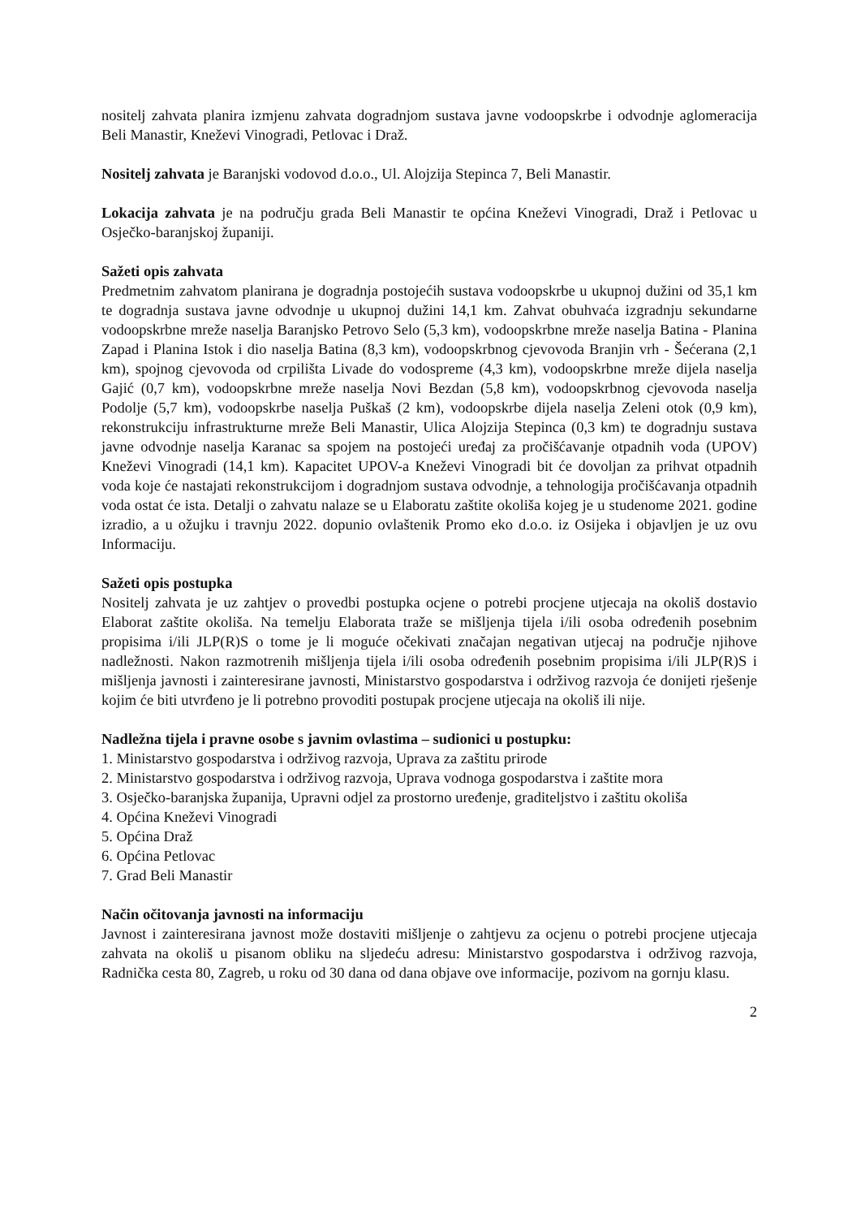nositelj zahvata planira izmjenu zahvata dogradnjom sustava javne vodoopskrbe i odvodnje aglomeracija Beli Manastir, Kneževi Vinogradi, Petlovac i Draž.
Nositelj zahvata je Baranjski vodovod d.o.o., Ul. Alojzija Stepinca 7, Beli Manastir.
Lokacija zahvata je na području grada Beli Manastir te općina Kneževi Vinogradi, Draž i Petlovac u Osječko-baranjskoj županiji.
Sažeti opis zahvata
Predmetnim zahvatom planirana je dogradnja postojećih sustava vodoopskrbe u ukupnoj dužini od 35,1 km te dogradnja sustava javne odvodnje u ukupnoj dužini 14,1 km. Zahvat obuhvaća izgradnju sekundarne vodoopskrbne mreže naselja Baranjsko Petrovo Selo (5,3 km), vodoopskrbne mreže naselja Batina - Planina Zapad i Planina Istok i dio naselja Batina (8,3 km), vodoopskrbnog cjevovoda Branjin vrh - Šećerana (2,1 km), spojnog cjevovoda od crpilišta Livade do vodospreme (4,3 km), vodoopskrbne mreže dijela naselja Gajić (0,7 km), vodoopskrbne mreže naselja Novi Bezdan (5,8 km), vodoopskrbnog cjevovoda naselja Podolje (5,7 km), vodoopskrbe naselja Puškaš (2 km), vodoopskrbe dijela naselja Zeleni otok (0,9 km), rekonstrukciju infrastrukturne mreže Beli Manastir, Ulica Alojzija Stepinca (0,3 km) te dogradnju sustava javne odvodnje naselja Karanac sa spojem na postojeći uređaj za pročišćavanje otpadnih voda (UPOV) Kneževi Vinogradi (14,1 km). Kapacitet UPOV-a Kneževi Vinogradi bit će dovoljan za prihvat otpadnih voda koje će nastajati rekonstrukcijom i dogradnjom sustava odvodnje, a tehnologija pročišćavanja otpadnih voda ostat će ista. Detalji o zahvatu nalaze se u Elaboratu zaštite okoliša kojeg je u studenome 2021. godine izradio, a u ožujku i travnju 2022. dopunio ovlaštenik Promo eko d.o.o. iz Osijeka i objavljen je uz ovu Informaciju.
Sažeti opis postupka
Nositelj zahvata je uz zahtjev o provedbi postupka ocjene o potrebi procjene utjecaja na okoliš dostavio Elaborat zaštite okoliša. Na temelju Elaborata traže se mišljenja tijela i/ili osoba određenih posebnim propisima i/ili JLP(R)S o tome je li moguće očekivati značajan negativan utjecaj na područje njihove nadležnosti. Nakon razmotrenih mišljenja tijela i/ili osoba određenih posebnim propisima i/ili JLP(R)S i mišljenja javnosti i zainteresirane javnosti, Ministarstvo gospodarstva i održivog razvoja će donijeti rješenje kojim će biti utvrđeno je li potrebno provoditi postupak procjene utjecaja na okoliš ili nije.
Nadležna tijela i pravne osobe s javnim ovlastima – sudionici u postupku:
1. Ministarstvo gospodarstva i održivog razvoja, Uprava za zaštitu prirode
2. Ministarstvo gospodarstva i održivog razvoja, Uprava vodnoga gospodarstva i zaštite mora
3. Osječko-baranjska županija, Upravni odjel za prostorno uređenje, graditeljstvo i zaštitu okoliša
4. Općina Kneževi Vinogradi
5. Općina Draž
6. Općina Petlovac
7. Grad Beli Manastir
Način očitovanja javnosti na informaciju
Javnost i zainteresirana javnost može dostaviti mišljenje o zahtjevu za ocjenu o potrebi procjene utjecaja zahvata na okoliš u pisanom obliku na sljedeću adresu: Ministarstvo gospodarstva i održivog razvoja, Radnička cesta 80, Zagreb, u roku od 30 dana od dana objave ove informacije, pozivom na gornju klasu.
2